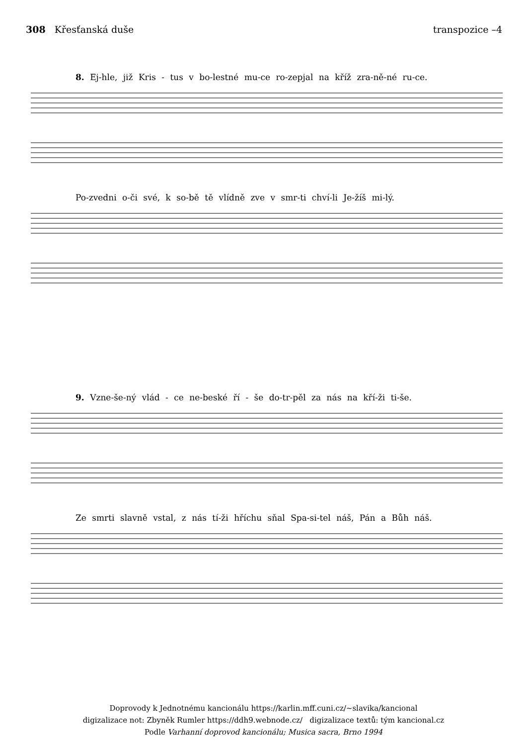308 Křesťanská duše transpozice –4
8. Ej-hle, již Kris - tus v bo-lestné mu-ce ro-zepjal na kříž zra-ně-né ru-ce.
Po-zvedni o-či své, k so-bě tě vlídně zve v smr-ti chví-li Je-žíš mi-lý.
9. Vzne-še-ný vlád - ce ne-beské ří - še do-tr-pěl za nás na kří-ži ti-še.
Ze smrti slavně vstal, z nás tí-ži hříchu sňal Spa-si-tel náš, Pán a Bůh náš.
Doprovody k Jednotnému kancionálu https://karlin.mff.cuni.cz/~slavika/kancional
digizalizace not: Zbyněk Rumler https://ddh9.webnode.cz/ digizalizace textů: tým kancional.cz
Podle Varhanní doprovod kancionálu; Musica sacra, Brno 1994